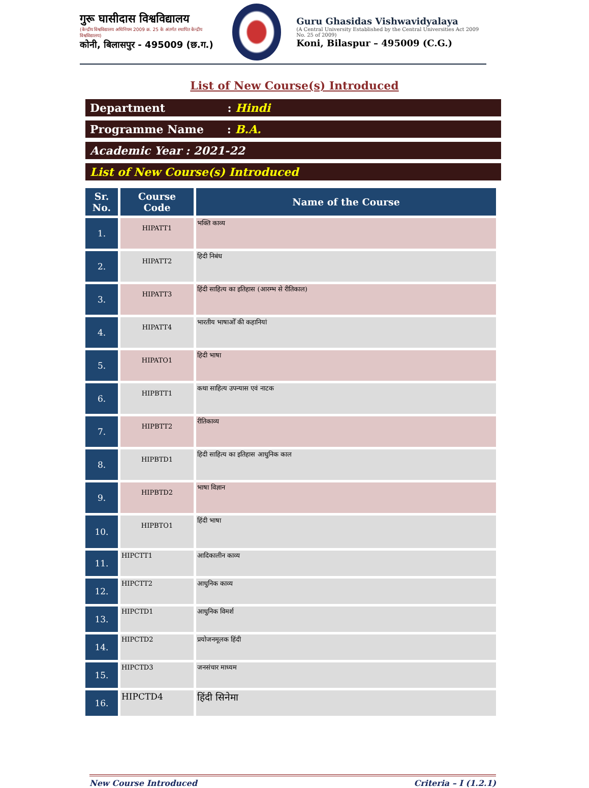गुरू घासीदास विश्वविद्यालय
(केन्द्रीय विश्वविद्यालय अधिनियम 2009 क्र. 25 के अंतर्गत स्थापित केन्द्रीय विश्वविद्यालय)
कोनी, बिलासपुर - 495009 (छ.ग.)
Guru Ghasidas Vishwavidyalaya
(A Central University Established by the Central Universities Act 2009 No. 25 of 2009)
Koni, Bilaspur – 495009 (C.G.)
List of New Course(s) Introduced
Department : Hindi
Programme Name : B.A.
Academic Year : 2021-22
List of New Course(s) Introduced
| Sr. No. | Course Code | Name of the Course |
| --- | --- | --- |
| 1. | HIPATT1 | भक्ति काव्य |
| 2. | HIPATT2 | हिदी निबंध |
| 3. | HIPATT3 | हिंदी साहित्य का इतिहास (आरम्भ से रीतिकाल) |
| 4. | HIPATT4 | भारतीय भाषाओँ की कहानियां |
| 5. | HIPATO1 | हिदी भाषा |
| 6. | HIPBTT1 | कथा साहित्य उपन्यास एवं नाटक |
| 7. | HIPBTT2 | रीतिकाव्य |
| 8. | HIPBTD1 | हिदी साहित्य का इतिहास आधुनिक काल |
| 9. | HIPBTD2 | भाषा विज्ञान |
| 10. | HIPBTO1 | हिंदी भाषा |
| 11. | HIPCTT1 | आदिकालीन काव्य |
| 12. | HIPCTT2 | आधुनिक काव्य |
| 13. | HIPCTD1 | आधुनिक विमर्श |
| 14. | HIPCTD2 | प्रयोजनमूलक हिंदी |
| 15. | HIPCTD3 | जनसंचार माध्यम |
| 16. | HIPCTD4 | हिंदी सिनेमा |
New Course Introduced Criteria – I (1.2.1)